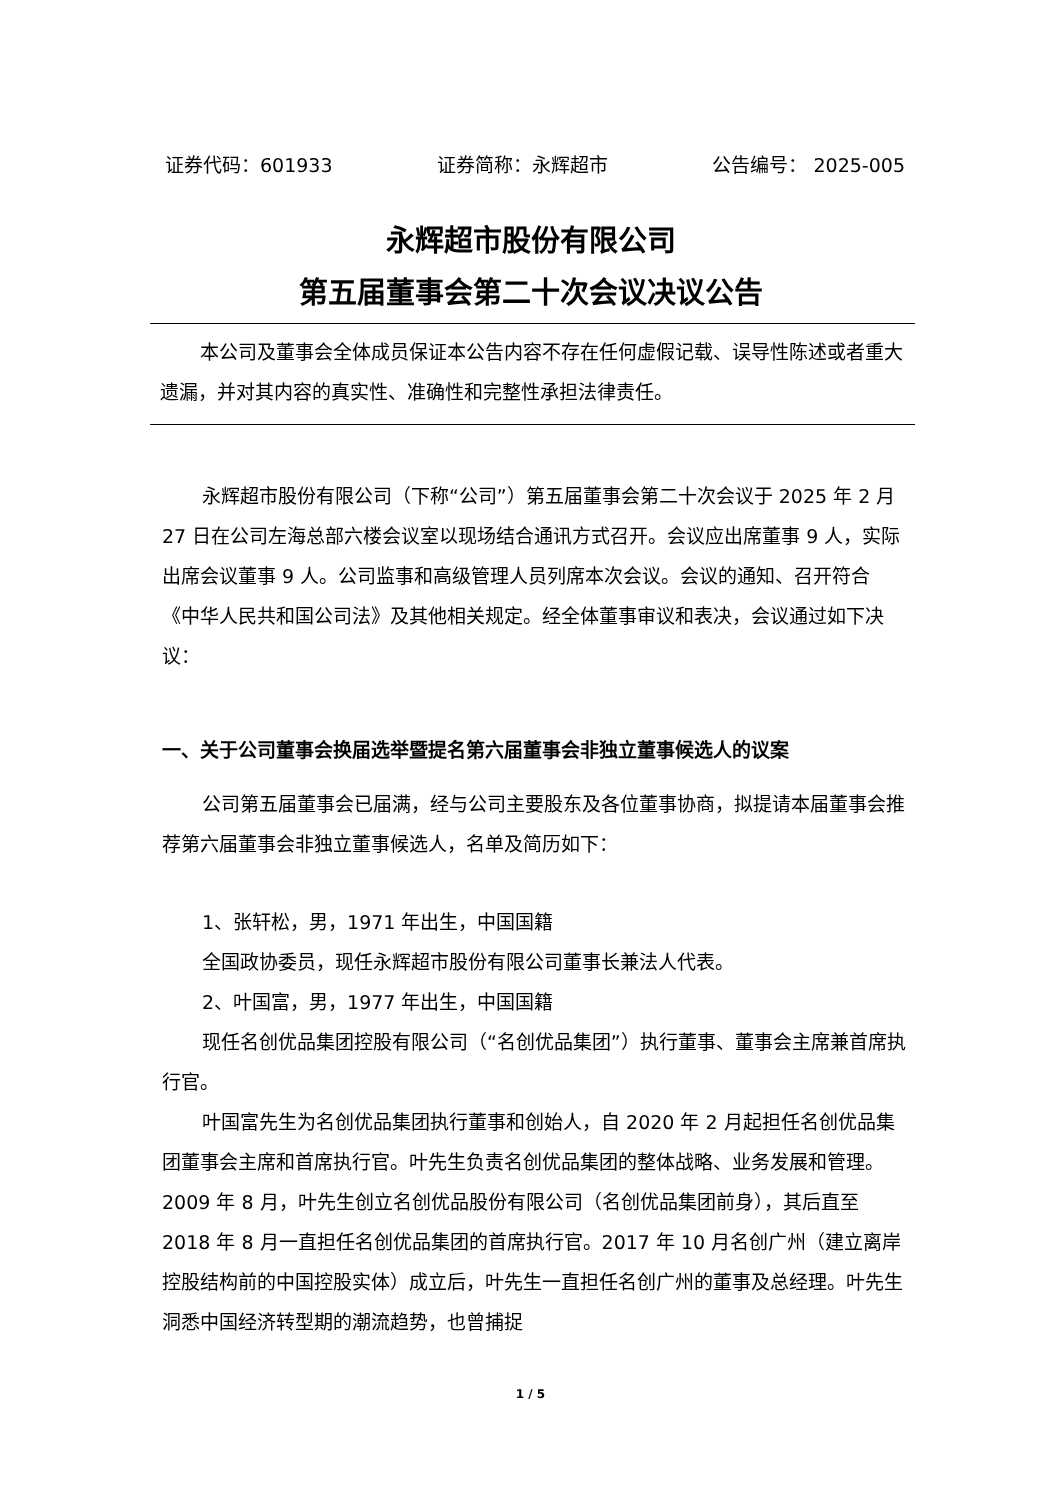证券代码：601933 证券简称：永辉超市 公告编号： 2025-005
永辉超市股份有限公司
第五届董事会第二十次会议决议公告
本公司及董事会全体成员保证本公告内容不存在任何虚假记载、误导性陈述或者重大遗漏，并对其内容的真实性、准确性和完整性承担法律责任。
永辉超市股份有限公司（下称“公司”）第五届董事会第二十次会议于 2025 年 2 月 27 日在公司左海总部六楼会议室以现场结合通讯方式召开。会议应出席董事 9 人，实际出席会议董事 9 人。公司监事和高级管理人员列席本次会议。会议的通知、召开符合《中华人民共和国公司法》及其他相关规定。经全体董事审议和表决，会议通过如下决议：
一、关于公司董事会换届选举暨提名第六届董事会非独立董事候选人的议案
公司第五届董事会已届满，经与公司主要股东及各位董事协商，拟提请本届董事会推荐第六届董事会非独立董事候选人，名单及简历如下：
1、张轩松，男，1971 年出生，中国国籍
全国政协委员，现任永辉超市股份有限公司董事长兼法人代表。
2、叶国富，男，1977 年出生，中国国籍
现任名创优品集团控股有限公司（“名创优品集团”）执行董事、董事会主席兼首席执行官。
叶国富先生为名创优品集团执行董事和创始人，自 2020 年 2 月起担任名创优品集团董事会主席和首席执行官。叶先生负责名创优品集团的整体战略、业务发展和管理。2009 年 8 月，叶先生创立名创优品股份有限公司（名创优品集团前身），其后直至 2018 年 8 月一直担任名创优品集团的首席执行官。2017 年 10 月名创广州（建立离岸控股结构前的中国控股实体）成立后，叶先生一直担任名创广州的董事及总经理。叶先生洞悉中国经济转型期的潮流趋势，也曾捕捉
1 / 5